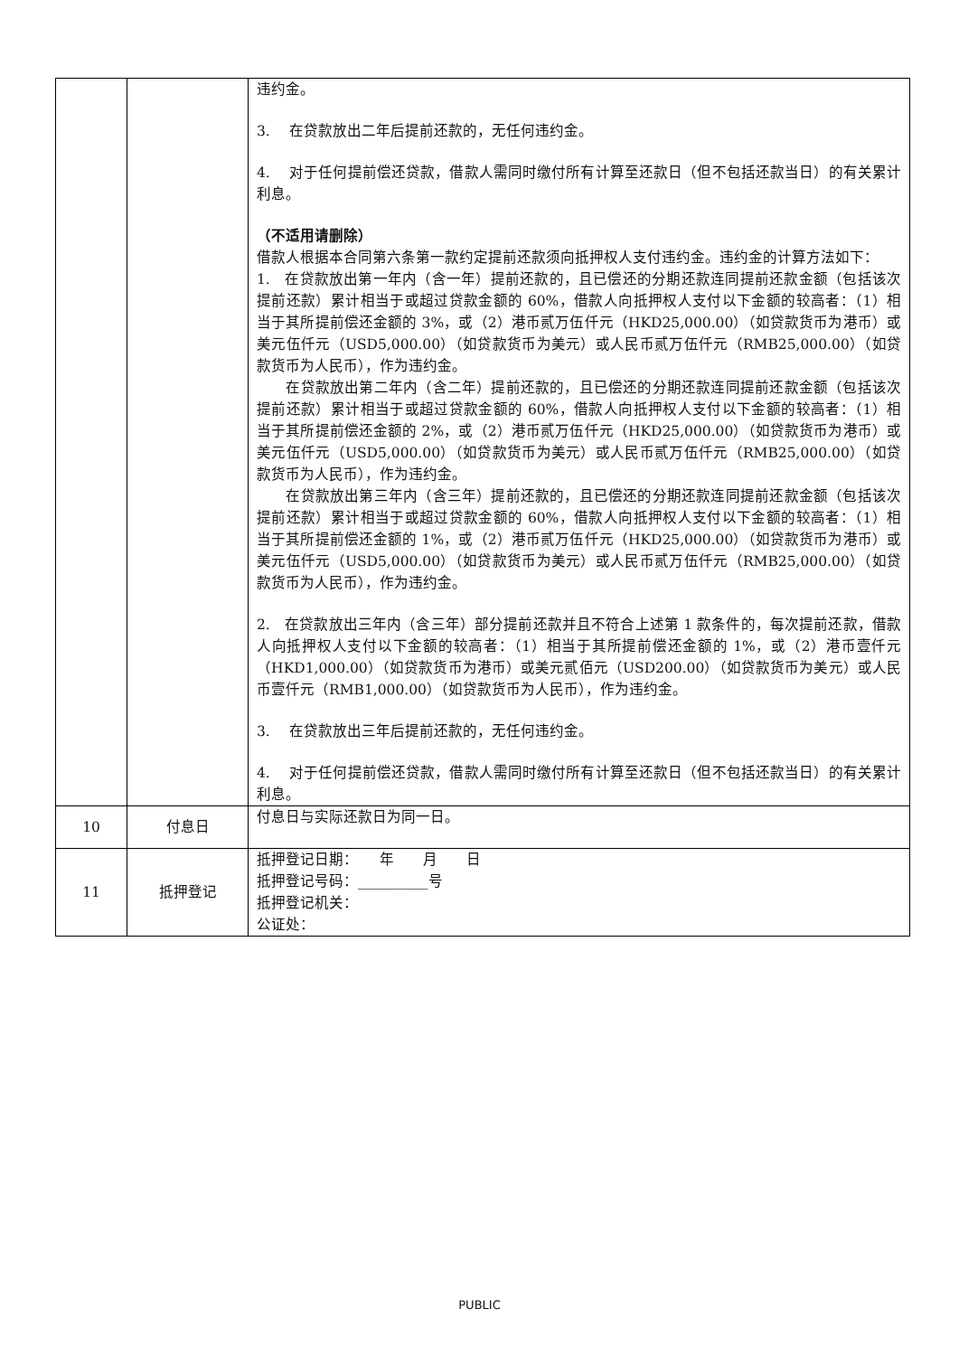| | | 违约金。 3. 在贷款放出二年后提前还款的，无任何违约金。 4. 对于任何提前偿还贷款，借款人需同时缴付所有计算至还款日（但不包括还款当日）的有关累计利息。 （不适用请删除） 借款人根据本合同第六条第一款约定提前还款须向抵押权人支付违约金。违约金的计算方法如下： 1. 在贷款放出第一年内（含一年）提前还款的，且已偿还的分期还款连同提前还款金额（包括该次提前还款）累计相当于或超过贷款金额的 60%，借款人向抵押权人支付以下金额的较高者：（1）相当于其所提前偿还金额的 3%，或（2）港币贰万伍仟元（HKD25,000.00）（如贷款货币为港币）或美元伍仟元（USD5,000.00）（如贷款货币为美元）或人民币贰万伍仟元（RMB25,000.00）（如贷款货币为人民币），作为违约金。 在贷款放出第二年内（含二年）提前还款的，且已偿还的分期还款连同提前还款金额（包括该次提前还款）累计相当于或超过贷款金额的 60%，借款人向抵押权人支付以下金额的较高者：（1）相当于其所提前偿还金额的 2%，或（2）港币贰万伍仟元（HKD25,000.00）（如贷款货币为港币）或美元伍仟元（USD5,000.00）（如贷款货币为美元）或人民币贰万伍仟元（RMB25,000.00）（如贷款货币为人民币），作为违约金。 在贷款放出第三年内（含三年）提前还款的，且已偿还的分期还款连同提前还款金额（包括该次提前还款）累计相当于或超过贷款金额的 60%，借款人向抵押权人支付以下金额的较高者：（1）相当于其所提前偿还金额的 1%，或（2）港币贰万伍仟元（HKD25,000.00）（如贷款货币为港币）或美元伍仟元（USD5,000.00）（如贷款货币为美元）或人民币贰万伍仟元（RMB25,000.00）（如贷款货币为人民币），作为违约金。 2. 在贷款放出三年内（含三年）部分提前还款并且不符合上述第 1 款条件的，每次提前还款，借款人向抵押权人支付以下金额的较高者：（1）相当于其所提前偿还金额的 1%，或（2）港币壹仟元（HKD1,000.00）（如贷款货币为港币）或美元贰佰元（USD200.00）（如贷款货币为美元）或人民币壹仟元（RMB1,000.00）（如贷款货币为人民币），作为违约金。 3. 在贷款放出三年后提前还款的，无任何违约金。 4. 对于任何提前偿还贷款，借款人需同时缴付所有计算至还款日（但不包括还款当日）的有关累计利息。 |
| 10 | 付息日 | 付息日与实际还款日为同一日。 |
| 11 | 抵押登记 | 抵押登记日期： 年 月 日 抵押登记号码：__________号 抵押登记机关： 公证处： |
PUBLIC